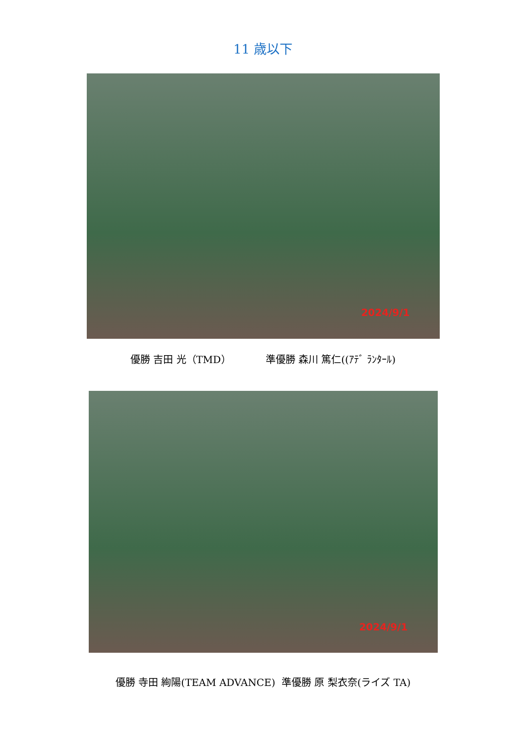11 歳以下
2024/9/1
優勝 吉田 光（TMD） 準優勝 森川 篤仁((ｱﾃﾞ ﾗﾝﾀｰﾙ)
2024/9/1
優勝 寺田 絢陽(TEAM ADVANCE) 準優勝 原 梨衣奈(ライズ TA)